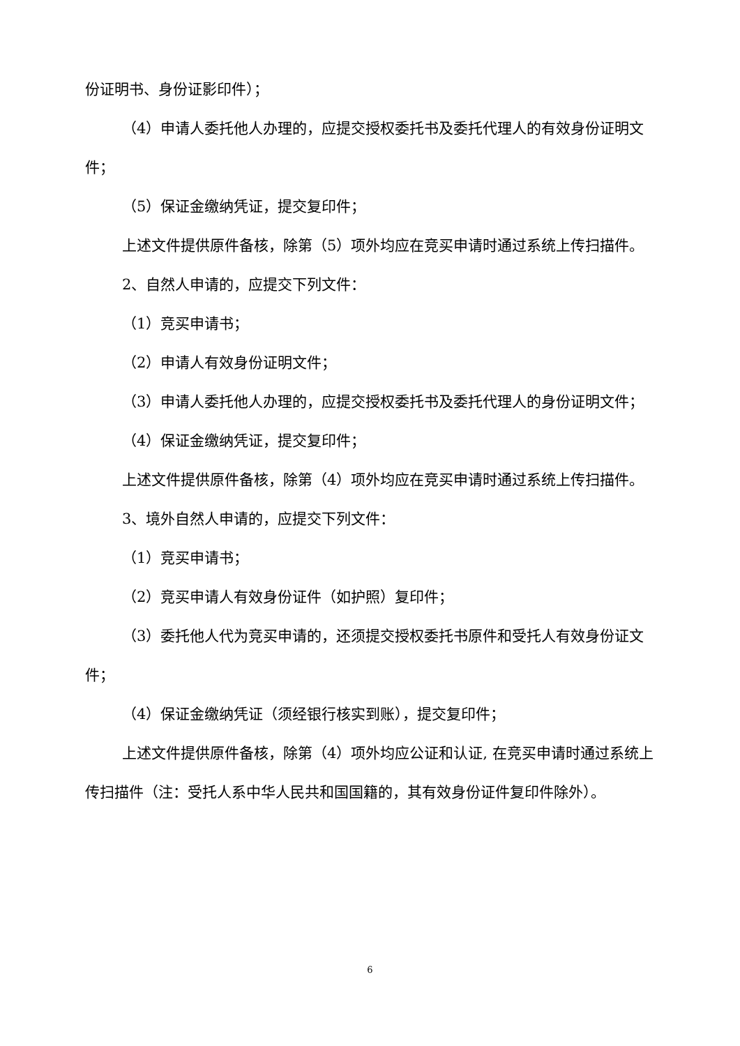份证明书、身份证影印件）；
（4）申请人委托他人办理的，应提交授权委托书及委托代理人的有效身份证明文件；
（5）保证金缴纳凭证，提交复印件；
上述文件提供原件备核，除第（5）项外均应在竞买申请时通过系统上传扫描件。
2、自然人申请的，应提交下列文件：
（1）竞买申请书；
（2）申请人有效身份证明文件；
（3）申请人委托他人办理的，应提交授权委托书及委托代理人的身份证明文件；
（4）保证金缴纳凭证，提交复印件；
上述文件提供原件备核，除第（4）项外均应在竞买申请时通过系统上传扫描件。
3、境外自然人申请的，应提交下列文件：
（1）竞买申请书；
（2）竞买申请人有效身份证件（如护照）复印件；
（3）委托他人代为竞买申请的，还须提交授权委托书原件和受托人有效身份证文件；
（4）保证金缴纳凭证（须经银行核实到账），提交复印件；
上述文件提供原件备核，除第（4）项外均应公证和认证, 在竞买申请时通过系统上传扫描件（注：受托人系中华人民共和国国籍的，其有效身份证件复印件除外）。
6